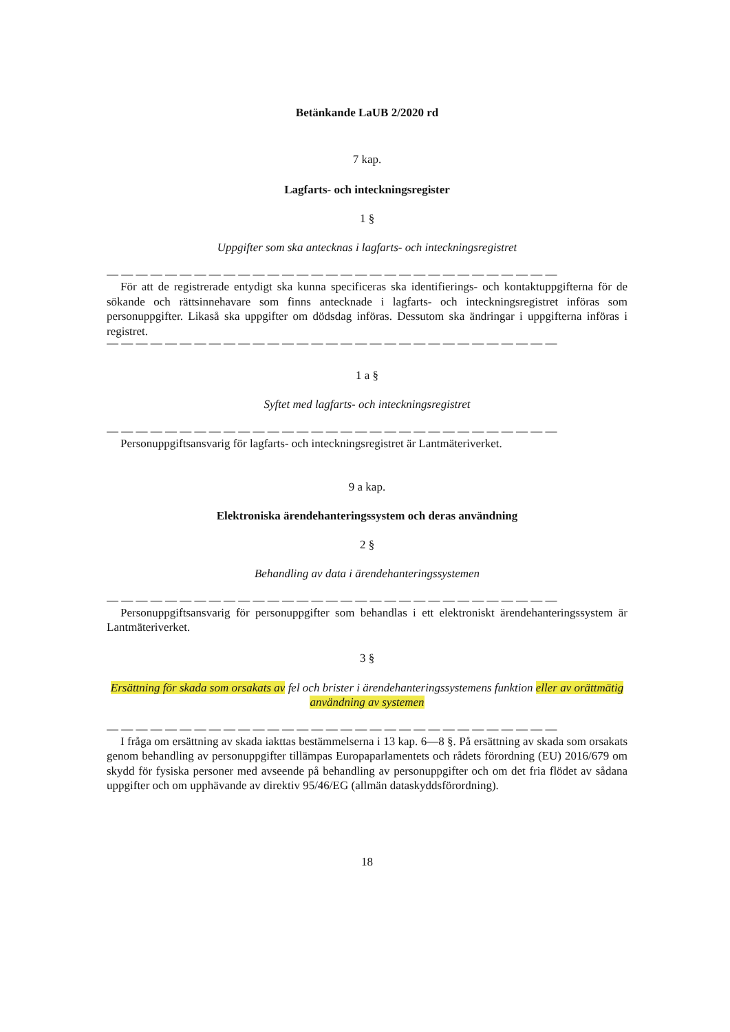Betänkande LaUB 2/2020 rd
7 kap.
Lagfarts- och inteckningsregister
1 §
Uppgifter som ska antecknas i lagfarts- och inteckningsregistret
— — — — — — — — — — — — — — — — — — — — — — — — — — — — — — —
För att de registrerade entydigt ska kunna specificeras ska identifierings- och kontaktuppgifterna för de sökande och rättsinnehavare som finns antecknade i lagfarts- och inteckningsregistret införas som personuppgifter. Likaså ska uppgifter om dödsdag införas. Dessutom ska ändringar i uppgifterna införas i registret.
— — — — — — — — — — — — — — — — — — — — — — — — — — — — — — —
1 a §
Syftet med lagfarts- och inteckningsregistret
— — — — — — — — — — — — — — — — — — — — — — — — — — — — — — —
Personuppgiftsansvarig för lagfarts- och inteckningsregistret är Lantmäteriverket.
9 a kap.
Elektroniska ärendehanteringssystem och deras användning
2 §
Behandling av data i ärendehanteringssystemen
— — — — — — — — — — — — — — — — — — — — — — — — — — — — — — —
Personuppgiftsansvarig för personuppgifter som behandlas i ett elektroniskt ärendehanteringssystem är Lantmäteriverket.
3 §
Ersättning för skada som orsakats av fel och brister i ärendehanteringssystemens funktion eller av orättmätig användning av systemen
— — — — — — — — — — — — — — — — — — — — — — — — — — — — — — —
I fråga om ersättning av skada iakttas bestämmelserna i 13 kap. 6—8 §. På ersättning av skada som orsakats genom behandling av personuppgifter tillämpas Europaparlamentets och rådets förordning (EU) 2016/679 om skydd för fysiska personer med avseende på behandling av personuppgifter och om det fria flödet av sådana uppgifter och om upphävande av direktiv 95/46/EG (allmän dataskyddsförordning).
18